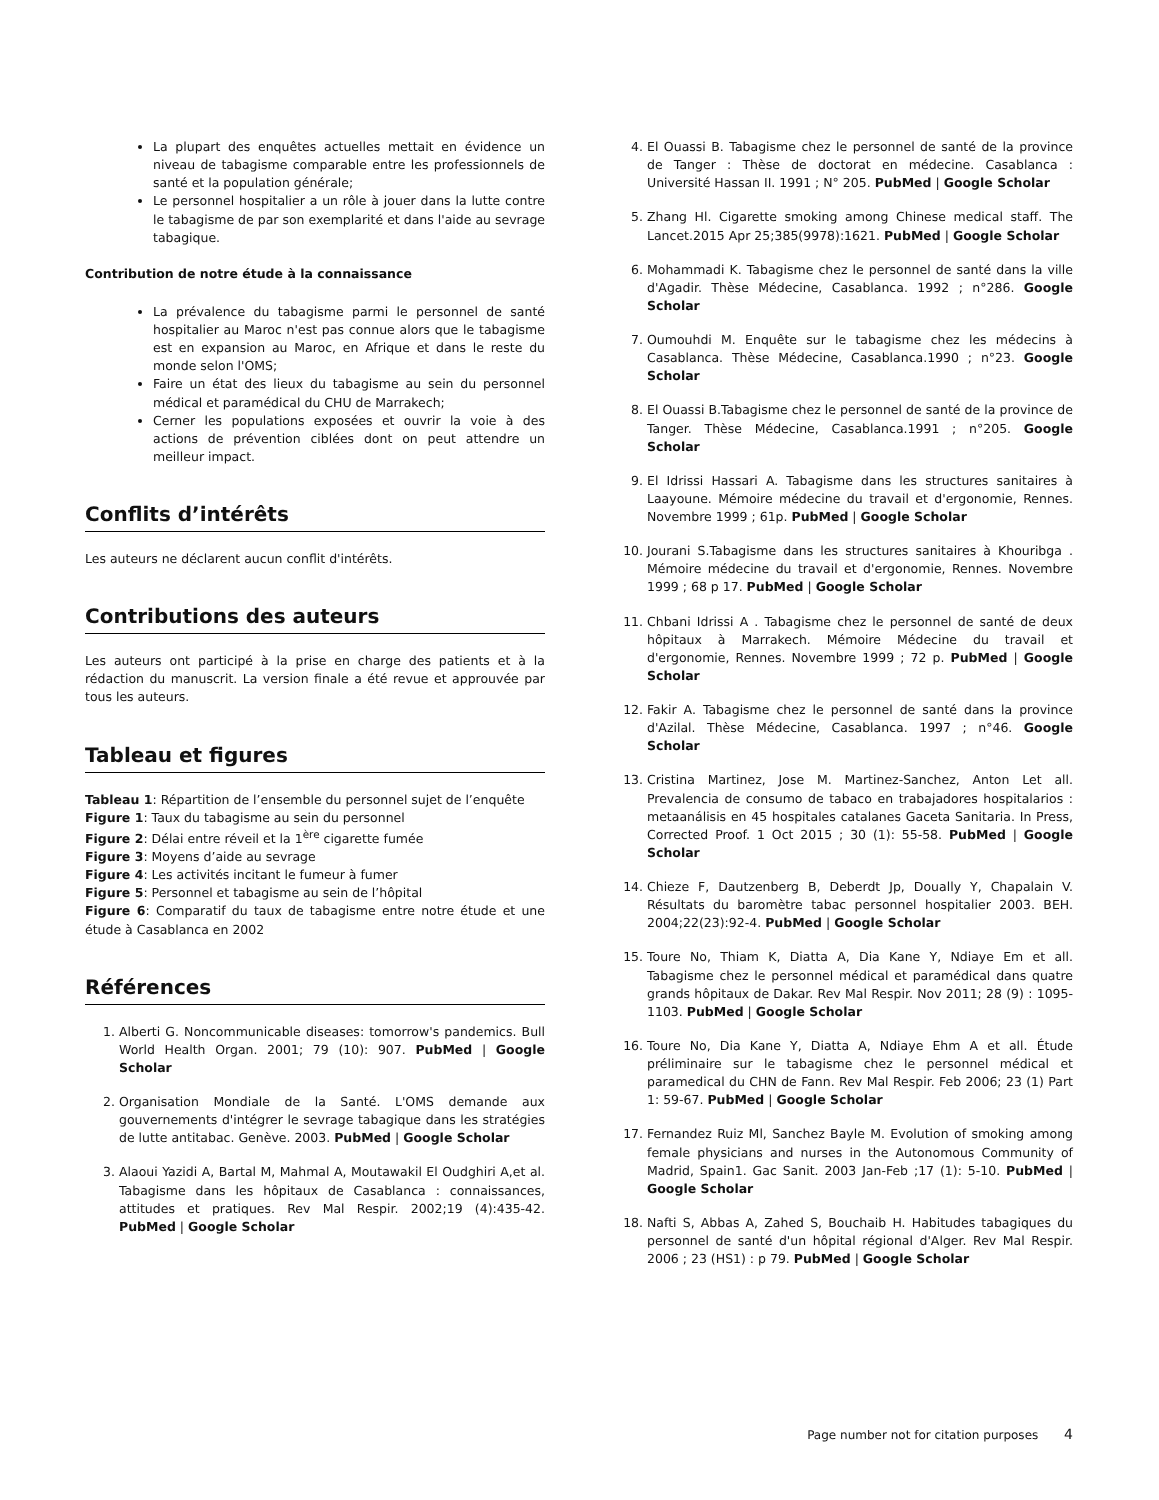La plupart des enquêtes actuelles mettait en évidence un niveau de tabagisme comparable entre les professionnels de santé et la population générale;
Le personnel hospitalier a un rôle à jouer dans la lutte contre le tabagisme de par son exemplarité et dans l'aide au sevrage tabagique.
Contribution de notre étude à la connaissance
La prévalence du tabagisme parmi le personnel de santé hospitalier au Maroc n'est pas connue alors que le tabagisme est en expansion au Maroc, en Afrique et dans le reste du monde selon l'OMS;
Faire un état des lieux du tabagisme au sein du personnel médical et paramédical du CHU de Marrakech;
Cerner les populations exposées et ouvrir la voie à des actions de prévention ciblées dont on peut attendre un meilleur impact.
Conflits d’intérêts
Les auteurs ne déclarent aucun conflit d'intérêts.
Contributions des auteurs
Les auteurs ont participé à la prise en charge des patients et à la rédaction du manuscrit. La version finale a été revue et approuvée par tous les auteurs.
Tableau et figures
Tableau 1: Répartition de l’ensemble du personnel sujet de l’enquête
Figure 1: Taux du tabagisme au sein du personnel
Figure 2: Délai entre réveil et la 1<sup>ère</sup> cigarette fumée
Figure 3: Moyens d’aide au sevrage
Figure 4: Les activités incitant le fumeur à fumer
Figure 5: Personnel et tabagisme au sein de l’hôpital
Figure 6: Comparatif du taux de tabagisme entre notre étude et une étude à Casablanca en 2002
Références
1. Alberti G. Noncommunicable diseases: tomorrow's pandemics. Bull World Health Organ. 2001; 79 (10): 907. PubMed | Google Scholar
2. Organisation Mondiale de la Santé. L'OMS demande aux gouvernements d'intégrer le sevrage tabagique dans les stratégies de lutte antitabac. Genève. 2003. PubMed | Google Scholar
3. Alaoui Yazidi A, Bartal M, Mahmal A, Moutawakil El Oudghiri A,et al. Tabagisme dans les hôpitaux de Casablanca : connaissances, attitudes et pratiques. Rev Mal Respir. 2002;19 (4):435-42. PubMed | Google Scholar
4. El Ouassi B. Tabagisme chez le personnel de santé de la province de Tanger : Thèse de doctorat en médecine. Casablanca : Université Hassan II. 1991 ; N° 205. PubMed | Google Scholar
5. Zhang Hl. Cigarette smoking among Chinese medical staff. The Lancet.2015 Apr 25;385(9978):1621. PubMed | Google Scholar
6. Mohammadi K. Tabagisme chez le personnel de santé dans la ville d'Agadir. Thèse Médecine, Casablanca. 1992 ; n°286. Google Scholar
7. Oumouhdi M. Enquête sur le tabagisme chez les médecins à Casablanca. Thèse Médecine, Casablanca.1990 ; n°23. Google Scholar
8. El Ouassi B.Tabagisme chez le personnel de santé de la province de Tanger. Thèse Médecine, Casablanca.1991 ; n°205. Google Scholar
9. El Idrissi Hassari A. Tabagisme dans les structures sanitaires à Laayoune. Mémoire médecine du travail et d'ergonomie, Rennes. Novembre 1999 ; 61p. PubMed | Google Scholar
10. Jourani S.Tabagisme dans les structures sanitaires à Khouribga . Mémoire médecine du travail et d'ergonomie, Rennes. Novembre 1999 ; 68 p 17. PubMed | Google Scholar
11. Chbani Idrissi A . Tabagisme chez le personnel de santé de deux hôpitaux à Marrakech. Mémoire Médecine du travail et d'ergonomie, Rennes. Novembre 1999 ; 72 p. PubMed | Google Scholar
12. Fakir A. Tabagisme chez le personnel de santé dans la province d'Azilal. Thèse Médecine, Casablanca. 1997 ; n°46. Google Scholar
13. Cristina Martinez, Jose M. Martinez-Sanchez, Anton Let all. Prevalencia de consumo de tabaco en trabajadores hospitalarios : metaanálisis en 45 hospitales catalanes Gaceta Sanitaria. In Press, Corrected Proof. 1 Oct 2015 ; 30 (1): 55-58. PubMed | Google Scholar
14. Chieze F, Dautzenberg B, Deberdt Jp, Doually Y, Chapalain V. Résultats du baromètre tabac personnel hospitalier 2003. BEH. 2004;22(23):92-4. PubMed | Google Scholar
15. Toure No, Thiam K, Diatta A, Dia Kane Y, Ndiaye Em et all. Tabagisme chez le personnel médical et paramédical dans quatre grands hôpitaux de Dakar. Rev Mal Respir. Nov 2011; 28 (9) : 1095-1103. PubMed | Google Scholar
16. Toure No, Dia Kane Y, Diatta A, Ndiaye Ehm A et all. Étude préliminaire sur le tabagisme chez le personnel médical et paramedical du CHN de Fann. Rev Mal Respir. Feb 2006; 23 (1) Part 1: 59-67. PubMed | Google Scholar
17. Fernandez Ruiz Ml, Sanchez Bayle M. Evolution of smoking among female physicians and nurses in the Autonomous Community of Madrid, Spain1. Gac Sanit. 2003 Jan-Feb ;17 (1): 5-10. PubMed | Google Scholar
18. Nafti S, Abbas A, Zahed S, Bouchaib H. Habitudes tabagiques du personnel de santé d'un hôpital régional d'Alger. Rev Mal Respir. 2006 ; 23 (HS1) : p 79. PubMed | Google Scholar
Page number not for citation purposes 4